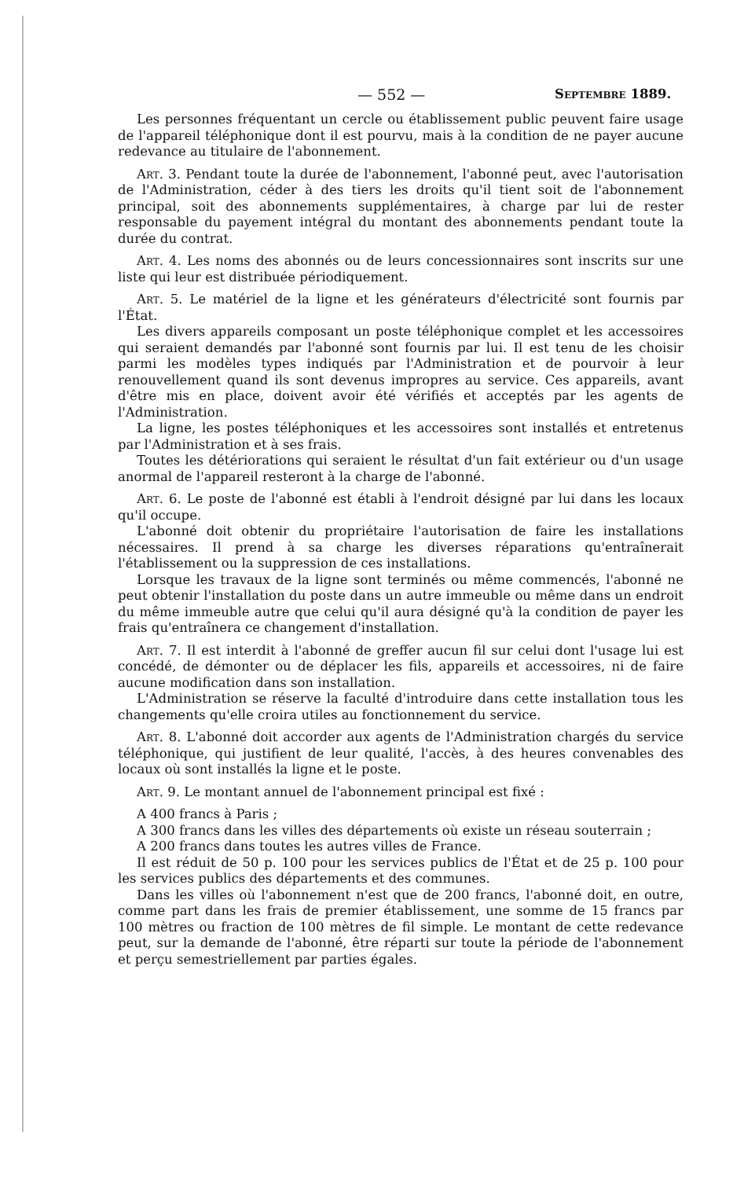— 552 — Septembre 1889.
Les personnes fréquentant un cercle ou établissement public peuvent faire usage de l'appareil téléphonique dont il est pourvu, mais à la condition de ne payer aucune redevance au titulaire de l'abonnement.
Art. 3. Pendant toute la durée de l'abonnement, l'abonné peut, avec l'autorisation de l'Administration, céder à des tiers les droits qu'il tient soit de l'abonnement principal, soit des abonnements supplémentaires, à charge par lui de rester responsable du payement intégral du montant des abonnements pendant toute la durée du contrat.
Art. 4. Les noms des abonnés ou de leurs concessionnaires sont inscrits sur une liste qui leur est distribuée périodiquement.
Art. 5. Le matériel de la ligne et les générateurs d'électricité sont fournis par l'État.
Les divers appareils composant un poste téléphonique complet et les accessoires qui seraient demandés par l'abonné sont fournis par lui. Il est tenu de les choisir parmi les modèles types indiqués par l'Administration et de pourvoir à leur renouvellement quand ils sont devenus impropres au service. Ces appareils, avant d'être mis en place, doivent avoir été vérifiés et acceptés par les agents de l'Administration.
La ligne, les postes téléphoniques et les accessoires sont installés et entretenus par l'Administration et à ses frais.
Toutes les détériorations qui seraient le résultat d'un fait extérieur ou d'un usage anormal de l'appareil resteront à la charge de l'abonné.
Art. 6. Le poste de l'abonné est établi à l'endroit désigné par lui dans les locaux qu'il occupe.
L'abonné doit obtenir du propriétaire l'autorisation de faire les installations nécessaires. Il prend à sa charge les diverses réparations qu'entraînerait l'établissement ou la suppression de ces installations.
Lorsque les travaux de la ligne sont terminés ou même commencés, l'abonné ne peut obtenir l'installation du poste dans un autre immeuble ou même dans un endroit du même immeuble autre que celui qu'il aura désigné qu'à la condition de payer les frais qu'entraînera ce changement d'installation.
Art. 7. Il est interdit à l'abonné de greffer aucun fil sur celui dont l'usage lui est concédé, de démonter ou de déplacer les fils, appareils et accessoires, ni de faire aucune modification dans son installation.
L'Administration se réserve la faculté d'introduire dans cette installation tous les changements qu'elle croira utiles au fonctionnement du service.
Art. 8. L'abonné doit accorder aux agents de l'Administration chargés du service téléphonique, qui justifient de leur qualité, l'accès, à des heures convenables des locaux où sont installés la ligne et le poste.
Art. 9. Le montant annuel de l'abonnement principal est fixé :
A 400 francs à Paris ;
A 300 francs dans les villes des départements où existe un réseau souterrain ;
A 200 francs dans toutes les autres villes de France.
Il est réduit de 50 p. 100 pour les services publics de l'État et de 25 p. 100 pour les services publics des départements et des communes.
Dans les villes où l'abonnement n'est que de 200 francs, l'abonné doit, en outre, comme part dans les frais de premier établissement, une somme de 15 francs par 100 mètres ou fraction de 100 mètres de fil simple. Le montant de cette redevance peut, sur la demande de l'abonné, être réparti sur toute la période de l'abonnement et perçu semestriellement par parties égales.